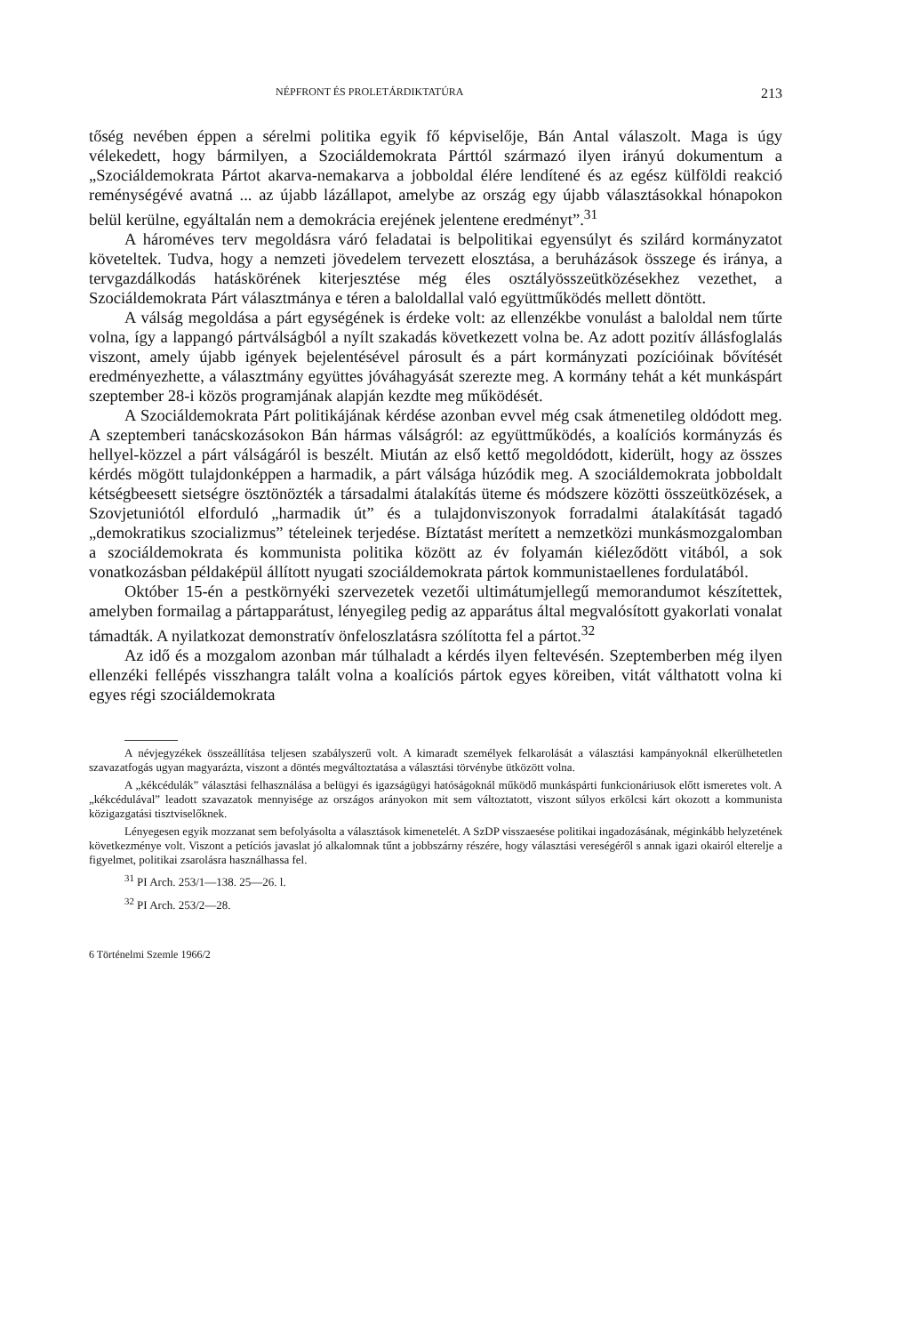NÉPFRONT ÉS PROLETÁRDIKTATÚRA 213
tőség nevében éppen a sérelmi politika egyik fő képviselője, Bán Antal válaszolt. Maga is úgy vélekedett, hogy bármilyen, a Szociáldemokrata Párttól származó ilyen irányú dokumentum a „Szociáldemokrata Pártot akarva-nemakarva a jobboldal élére lendítené és az egész külföldi reakció reménységévé avatná ... az újabb lázállapot, amelybe az ország egy újabb választásokkal hónapokon belül kerülne, egyáltalán nem a demokrácia erejének jelentene eredményt”.<sup>31</sup>
A hároméves terv megoldásra váró feladatai is belpolitikai egyensúlyt és szilárd kormányzatot követeltek. Tudva, hogy a nemzeti jövedelem tervezett elosztása, a beruházások összege és iránya, a tervgazdálkodás hatáskörének kiterjesztése még éles osztályösszeütközésekhez vezethet, a Szociáldemokrata Párt választmánya e téren a baloldallal való együttműködés mellett döntött.
A válság megoldása a párt egységének is érdeke volt: az ellenzékbe vonulást a baloldal nem tűrte volna, így a lappangó pártválságból a nyílt szakadás következett volna be. Az adott pozitív állásfoglalás viszont, amely újabb igények bejelentésével párosult és a párt kormányzati pozícióinak bővítését eredményezhette, a választmány együttes jóváhagyását szerezte meg. A kormány tehát a két munkáspárt szeptember 28-i közös programjának alapján kezdte meg működését.
A Szociáldemokrata Párt politikájának kérdése azonban evvel még csak átmenetileg oldódott meg. A szeptemberi tanácskozásokon Bán hármas válságról: az együttműködés, a koalíciós kormányzás és hellyel-közzel a párt válságáról is beszélt. Miután az első kettő megoldódott, kiderült, hogy az összes kérdés mögött tulajdonképpen a harmadik, a párt válsága húzódik meg. A szociáldemokrata jobboldalt kétségbeesett sietségre ösztönözték a társadalmi átalakítás üteme és módszere közötti összeütközések, a Szovjetuniótól elforduló „harmadik út” és a tulajdonviszonyok forradalmi átalakítását tagadó „demokratikus szocializmus” tételeinek terjedése. Bíztatást merített a nemzetközi munkásmozgalomban a szociáldemokrata és kommunista politika között az év folyamán kiéleződött vitából, a sok vonatkozásban példaképül állított nyugati szociáldemokrata pártok kommunistaellenes fordulatából.
Október 15-én a pestkörnyéki szervezetek vezetői ultimátumjellegű memorandumot készítettek, amelyben formailag a pártapparátust, lényegileg pedig az apparátus által megvalósított gyakorlati vonalat támadták. A nyilatkozat demonstratív önfeloszlatásra szólította fel a pártot.<sup>32</sup>
Az idő és a mozgalom azonban már túlhaladt a kérdés ilyen feltevésén. Szeptemberben még ilyen ellenzéki fellépés visszhangra talált volna a koalíciós pártok egyes köreiben, vitát válthatott volna ki egyes régi szociáldemokrata
A névjegyzékek összeállítása teljesen szabályszerű volt. A kimaradt személyek felkarolását a választási kampányoknál elkerülhetetlen szavazatfogás ugyan magyarázta, viszont a döntés megváltoztatása a választási törvénybe ütközött volna.
A „kékcédulák” választási felhasználása a belügyi és igazságügyi hatóságoknál működő munkáspárti funkcionáriusok előtt ismeretes volt. A „kékcédulával” leadott szavazatok mennyisége az országos arányokon mit sem változtatott, viszont súlyos erkölcsi kárt okozott a kommunista közigazgatási tisztviselőknek.
Lényegesen egyik mozzanat sem befolyásolta a választások kimenetelét. A SzDP visszaesése politikai ingadozásának, méginkább helyzetének következménye volt. Viszont a petíciós javaslat jó alkalomnak tűnt a jobbszárny részére, hogy választási vereségéről s annak igazi okairól elterelje a figyelmet, politikai zsarolásra használhassa fel.
<sup>31</sup> PI Arch. 253/1—138. 25—26. l.
<sup>32</sup> PI Arch. 253/2—28.
6 Történelmi Szemle 1966/2